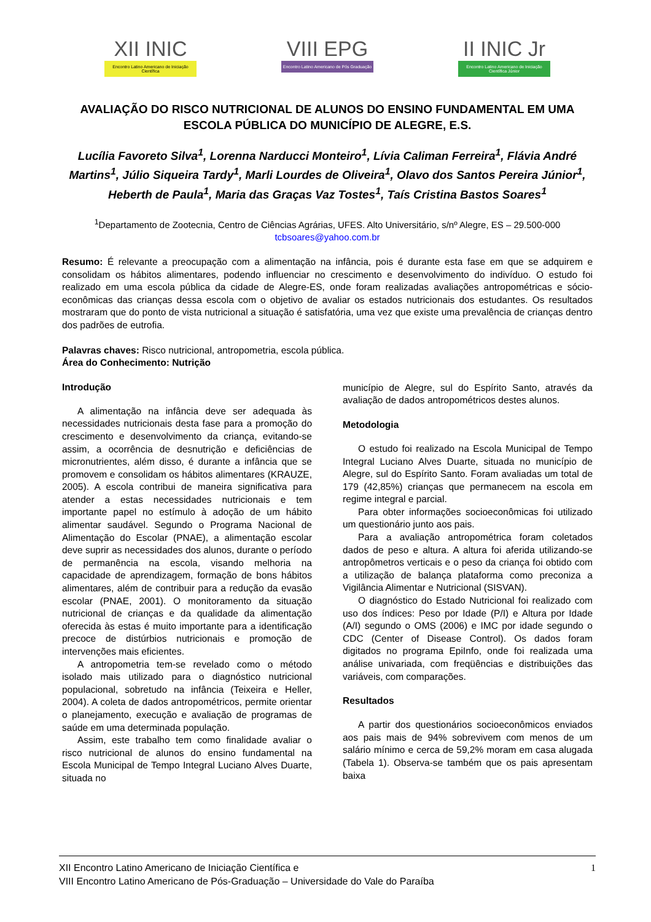XII INIC
Encontro Latino Americano de Iniciação Científica
VIII EPG
Encontro Latino Americano de Pós Graduação
II INIC Jr
Encontro Latino Americano de Iniciação Científica Júnior
AVALIAÇÃO DO RISCO NUTRICIONAL DE ALUNOS DO ENSINO FUNDAMENTAL EM UMA ESCOLA PÚBLICA DO MUNICÍPIO DE ALEGRE, E.S.
Lucília Favoreto Silva<sup>1</sup>, Lorenna Narducci Monteiro<sup>1</sup>, Lívia Caliman Ferreira<sup>1</sup>, Flávia André Martins<sup>1</sup>, Júlio Siqueira Tardy<sup>1</sup>, Marli Lourdes de Oliveira<sup>1</sup>, Olavo dos Santos Pereira Júnior<sup>1</sup>, Heberth de Paula<sup>1</sup>, Maria das Graças Vaz Tostes<sup>1</sup>, Taís Cristina Bastos Soares<sup>1</sup>
<sup>1</sup> Departamento de Zootecnia, Centro de Ciências Agrárias, UFES. Alto Universitário, s/nº Alegre, ES – 29.500-000 tcbsoares@yahoo.com.br
Resumo: É relevante a preocupação com a alimentação na infância, pois é durante esta fase em que se adquirem e consolidam os hábitos alimentares, podendo influenciar no crescimento e desenvolvimento do indivíduo. O estudo foi realizado em uma escola pública da cidade de Alegre-ES, onde foram realizadas avaliações antropométricas e sócio-econômicas das crianças dessa escola com o objetivo de avaliar os estados nutricionais dos estudantes. Os resultados mostraram que do ponto de vista nutricional a situação é satisfatória, uma vez que existe uma prevalência de crianças dentro dos padrões de eutrofia.
Palavras chaves: Risco nutricional, antropometria, escola pública.
Área do Conhecimento: Nutrição
Introdução
A alimentação na infância deve ser adequada às necessidades nutricionais desta fase para a promoção do crescimento e desenvolvimento da criança, evitando-se assim, a ocorrência de desnutrição e deficiências de micronutrientes, além disso, é durante a infância que se promovem e consolidam os hábitos alimentares (KRAUZE, 2005). A escola contribui de maneira significativa para atender a estas necessidades nutricionais e tem importante papel no estímulo à adoção de um hábito alimentar saudável. Segundo o Programa Nacional de Alimentação do Escolar (PNAE), a alimentação escolar deve suprir as necessidades dos alunos, durante o período de permanência na escola, visando melhoria na capacidade de aprendizagem, formação de bons hábitos alimentares, além de contribuir para a redução da evasão escolar (PNAE, 2001). O monitoramento da situação nutricional de crianças e da qualidade da alimentação oferecida às estas é muito importante para a identificação precoce de distúrbios nutricionais e promoção de intervenções mais eficientes.
A antropometria tem-se revelado como o método isolado mais utilizado para o diagnóstico nutricional populacional, sobretudo na infância (Teixeira e Heller, 2004). A coleta de dados antropométricos, permite orientar o planejamento, execução e avaliação de programas de saúde em uma determinada população.
Assim, este trabalho tem como finalidade avaliar o risco nutricional de alunos do ensino fundamental na Escola Municipal de Tempo Integral Luciano Alves Duarte, situada no
município de Alegre, sul do Espírito Santo, através da avaliação de dados antropométricos destes alunos.
Metodologia
O estudo foi realizado na Escola Municipal de Tempo Integral Luciano Alves Duarte, situada no município de Alegre, sul do Espírito Santo. Foram avaliadas um total de 179 (42,85%) crianças que permanecem na escola em regime integral e parcial.
Para obter informações socioeconômicas foi utilizado um questionário junto aos pais.
Para a avaliação antropométrica foram coletados dados de peso e altura. A altura foi aferida utilizando-se antropômetros verticais e o peso da criança foi obtido com a utilização de balança plataforma como preconiza a Vigilância Alimentar e Nutricional (SISVAN).
O diagnóstico do Estado Nutricional foi realizado com uso dos índices: Peso por Idade (P/I) e Altura por Idade (A/I) segundo o OMS (2006) e IMC por idade segundo o CDC (Center of Disease Control). Os dados foram digitados no programa EpiInfo, onde foi realizada uma análise univariada, com freqüências e distribuições das variáveis, com comparações.
Resultados
A partir dos questionários socioeconômicos enviados aos pais mais de 94% sobrevivem com menos de um salário mínimo e cerca de 59,2% moram em casa alugada (Tabela 1). Observa-se também que os pais apresentam baixa
1 XII Encontro Latino Americano de Iniciação Científica e
VIII Encontro Latino Americano de Pós-Graduação – Universidade do Vale do Paraíba